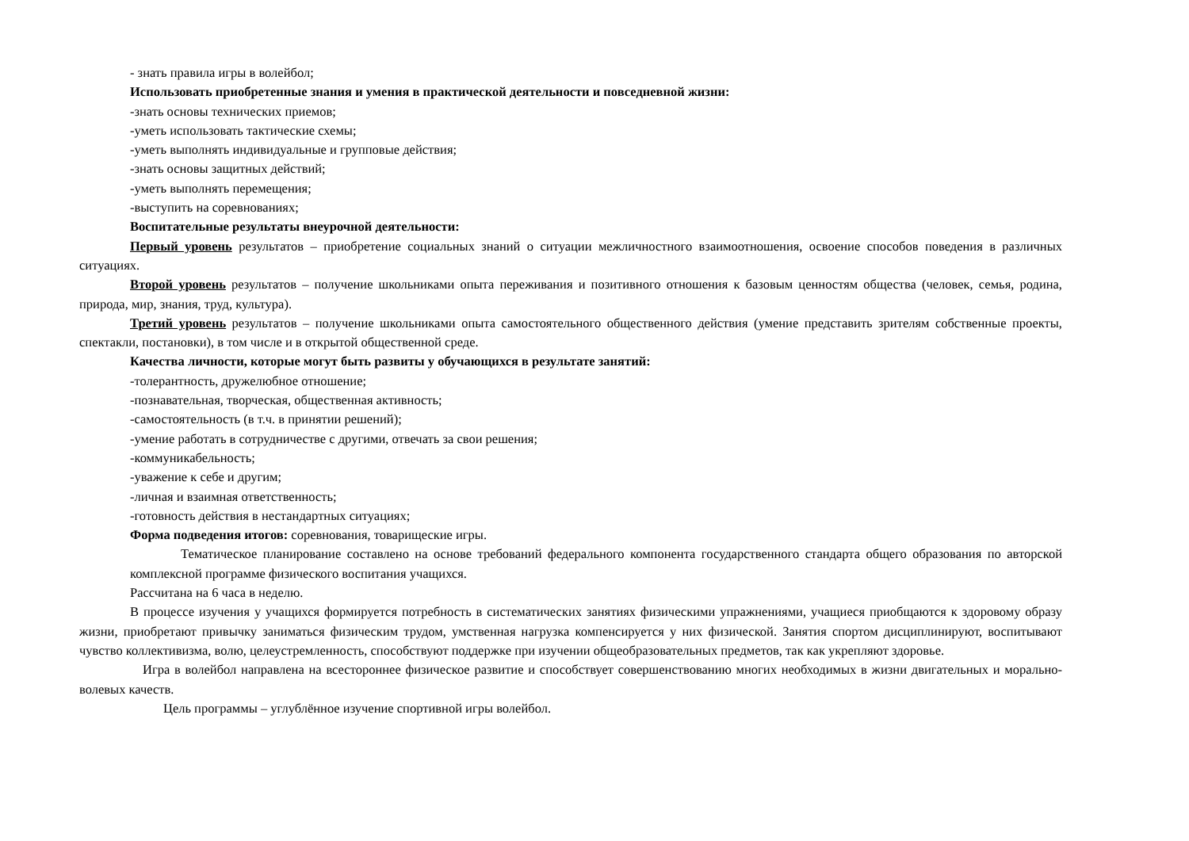- знать правила игры в волейбол;
Использовать приобретенные знания и умения в практической деятельности и повседневной жизни:
-знать основы технических приемов;
-уметь использовать тактические схемы;
-уметь выполнять индивидуальные и групповые действия;
-знать основы защитных действий;
-уметь выполнять перемещения;
-выступить на соревнованиях;
Воспитательные результаты внеурочной деятельности:
Первый уровень результатов – приобретение социальных знаний о ситуации межличностного взаимоотношения, освоение способов поведения в различных ситуациях.
Второй уровень результатов – получение школьниками опыта переживания и позитивного отношения к базовым ценностям общества (человек, семья, родина, природа, мир, знания, труд, культура).
Третий уровень результатов – получение школьниками опыта самостоятельного общественного действия (умение представить зрителям собственные проекты, спектакли, постановки), в том числе и в открытой общественной среде.
Качества личности, которые могут быть развиты у обучающихся в результате занятий:
-толерантность, дружелюбное отношение;
-познавательная, творческая, общественная активность;
-самостоятельность (в т.ч. в принятии решений);
-умение работать в сотрудничестве с другими, отвечать за свои решения;
-коммуникабельность;
-уважение к себе и другим;
-личная и взаимная ответственность;
-готовность действия в нестандартных ситуациях;
Форма подведения итогов: соревнования, товарищеские игры.
Тематическое планирование составлено на основе требований федерального компонента государственного стандарта общего образования по авторской комплексной программе физического воспитания учащихся.
Рассчитана на 6 часа в неделю.
В процессе изучения у учащихся формируется потребность в систематических занятиях физическими упражнениями, учащиеся приобщаются к здоровому образу жизни, приобретают привычку заниматься физическим трудом, умственная нагрузка компенсируется у них физической. Занятия спортом дисциплинируют, воспитывают чувство коллективизма, волю, целеустремленность, способствуют поддержке при изучении общеобразовательных предметов, так как укрепляют здоровье.
Игра в волейбол направлена на всестороннее физическое развитие и способствует совершенствованию многих необходимых в жизни двигательных и морально-волевых качеств.
Цель программы – углублённое изучение спортивной игры волейбол.